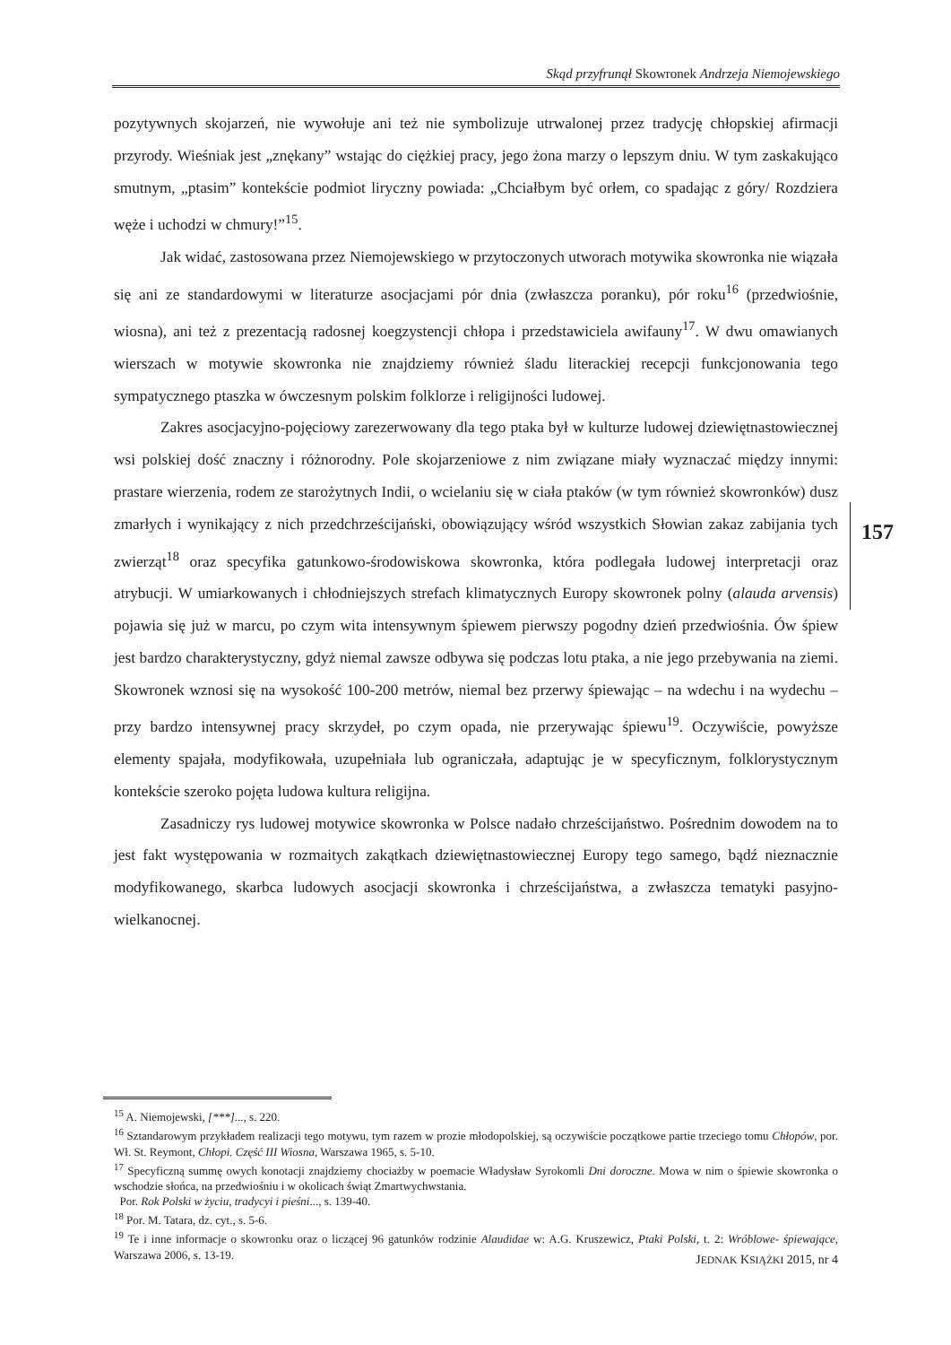Skąd przyfrunął Skowronek Andrzeja Niemojewskiego
pozytywnych skojarzeń, nie wywołuje ani też nie symbolizuje utrwalonej przez tradycję chłopskiej afirmacji przyrody. Wieśniak jest „znękany” wstając do ciężkiej pracy, jego żona marzy o lepszym dniu. W tym zaskakująco smutnym, „ptasim” kontekście podmiot liryczny powiada: „Chciałbym być orłem, co spadając z góry/ Rozdziera węże i uchodzi w chmury!”<sup>15</sup>.
Jak widać, zastosowana przez Niemojewskiego w przytoczonych utworach motywika skowronka nie wiązała się ani ze standardowymi w literaturze asocjacjami pór dnia (zwłaszcza poranku), pór roku<sup>16</sup> (przedwiośnie, wiosna), ani też z prezentacją radosnej koegzystencji chłopa i przedstawiciela awifauny<sup>17</sup>. W dwu omawianych wierszach w motywie skowronka nie znajdziemy również śladu literackiej recepcji funkcjonowania tego sympatycznego ptaszka w ówczesnym polskim folklorze i religijności ludowej.
Zakres asocjacyjno-pojęciowy zarezerwowany dla tego ptaka był w kulturze ludowej dziewiętnastowiecznej wsi polskiej dość znaczny i różnorodny. Pole skojarzeniowe z nim związane miały wyznaczać między innymi: prastare wierzenia, rodem ze starożytnych Indii, o wcielaniu się w ciała ptaków (w tym również skowronków) dusz zmarłych i wynikający z nich przedchrześcijański, obowiązujący wśród wszystkich Słowian zakaz zabijania tych zwierząt<sup>18</sup> oraz specyfika gatunkowo-środowiskowa skowronka, która podlegała ludowej interpretacji oraz atrybucji. W umiarkowanych i chłodniejszych strefach klimatycznych Europy skowronek polny (alauda arvensis) pojawia się już w marcu, po czym wita intensywnym śpiewem pierwszy pogodny dzień przedwiośnia. Ów śpiew jest bardzo charakterystyczny, gdyż niemal zawsze odbywa się podczas lotu ptaka, a nie jego przebywania na ziemi. Skowronek wznosi się na wysokość 100-200 metrów, niemal bez przerwy śpiewając – na wdechu i na wydechu – przy bardzo intensywnej pracy skrzydeł, po czym opada, nie przerywając śpiewu<sup>19</sup>. Oczywiście, powyższe elementy spajała, modyfikowała, uzupełniała lub ograniczała, adaptując je w specyficznym, folklorystycznym kontekście szeroko pojęta ludowa kultura religijna.
Zasadniczy rys ludowej motywice skowronka w Polsce nadało chrześcijaństwo. Pośrednim dowodem na to jest fakt występowania w rozmaitych zakątkach dziewiętnastowiecznej Europy tego samego, bądź nieznacznie modyfikowanego, skarbca ludowych asocjacji skowronka i chrześcijaństwa, a zwłaszcza tematyki pasyjno-wielkanocnej.
157
<sup>15</sup> A. Niemojewski, [***]..., s. 220.
<sup>16</sup> Sztandarowym przykładem realizacji tego motywu, tym razem w prozie młodopolskiej, są oczywiście początkowe partie trzeciego tomu Chłopów, por. Wł. St. Reymont, Chłopi. Część III Wiosna, Warszawa 1965, s. 5-10.
<sup>17</sup> Specyficzną summę owych konotacji znajdziemy chociażby w poemacie Władysław Syrokomli Dni doroczne. Mowa w nim o śpiewie skowronka o wschodzie słońca, na przedwiośniu i w okolicach świąt Zmartwychwstania.
Por. Rok Polski w życiu, tradycyi i pieśni..., s. 139-40.
<sup>18</sup> Por. M. Tatara, dz. cyt., s. 5-6.
<sup>19</sup> Te i inne informacje o skowronku oraz o liczącej 96 gatunków rodzinie Alaudidae w: A.G. Kruszewicz, Ptaki Polski, t. 2: Wróblowe- śpiewające, Warszawa 2006, s. 13-19.
JEDNAK KSIĄŻKI 2015, nr 4